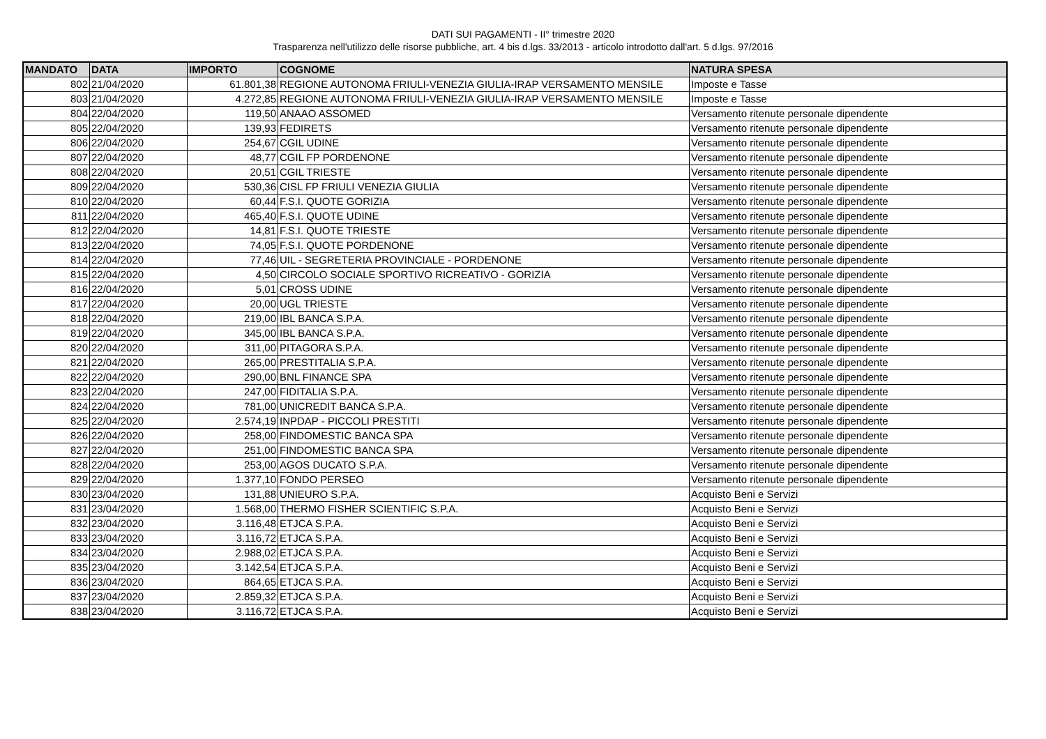DATI SUI PAGAMENTI - II° trimestre 2020
Trasparenza nell'utilizzo delle risorse pubbliche, art. 4 bis d.lgs. 33/2013 - articolo introdotto dall'art. 5 d.lgs. 97/2016
| MANDATO | DATA | IMPORTO | COGNOME | NATURA SPESA |
| --- | --- | --- | --- | --- |
| 802 | 21/04/2020 | 61.801,38 | REGIONE AUTONOMA FRIULI-VENEZIA GIULIA-IRAP VERSAMENTO MENSILE | Imposte e Tasse |
| 803 | 21/04/2020 | 4.272,85 | REGIONE AUTONOMA FRIULI-VENEZIA GIULIA-IRAP VERSAMENTO MENSILE | Imposte e Tasse |
| 804 | 22/04/2020 | 119,50 | ANAAO ASSOMED | Versamento ritenute personale dipendente |
| 805 | 22/04/2020 | 139,93 | FEDIRETS | Versamento ritenute personale dipendente |
| 806 | 22/04/2020 | 254,67 | CGIL UDINE | Versamento ritenute personale dipendente |
| 807 | 22/04/2020 | 48,77 | CGIL FP PORDENONE | Versamento ritenute personale dipendente |
| 808 | 22/04/2020 | 20,51 | CGIL TRIESTE | Versamento ritenute personale dipendente |
| 809 | 22/04/2020 | 530,36 | CISL FP FRIULI VENEZIA GIULIA | Versamento ritenute personale dipendente |
| 810 | 22/04/2020 | 60,44 | F.S.I. QUOTE GORIZIA | Versamento ritenute personale dipendente |
| 811 | 22/04/2020 | 465,40 | F.S.I. QUOTE UDINE | Versamento ritenute personale dipendente |
| 812 | 22/04/2020 | 14,81 | F.S.I. QUOTE TRIESTE | Versamento ritenute personale dipendente |
| 813 | 22/04/2020 | 74,05 | F.S.I. QUOTE PORDENONE | Versamento ritenute personale dipendente |
| 814 | 22/04/2020 | 77,46 | UIL - SEGRETERIA PROVINCIALE - PORDENONE | Versamento ritenute personale dipendente |
| 815 | 22/04/2020 | 4,50 | CIRCOLO SOCIALE SPORTIVO RICREATIVO - GORIZIA | Versamento ritenute personale dipendente |
| 816 | 22/04/2020 | 5,01 | CROSS UDINE | Versamento ritenute personale dipendente |
| 817 | 22/04/2020 | 20,00 | UGL TRIESTE | Versamento ritenute personale dipendente |
| 818 | 22/04/2020 | 219,00 | IBL BANCA S.P.A. | Versamento ritenute personale dipendente |
| 819 | 22/04/2020 | 345,00 | IBL BANCA S.P.A. | Versamento ritenute personale dipendente |
| 820 | 22/04/2020 | 311,00 | PITAGORA S.P.A. | Versamento ritenute personale dipendente |
| 821 | 22/04/2020 | 265,00 | PRESTITALIA S.P.A. | Versamento ritenute personale dipendente |
| 822 | 22/04/2020 | 290,00 | BNL FINANCE SPA | Versamento ritenute personale dipendente |
| 823 | 22/04/2020 | 247,00 | FIDITALIA S.P.A. | Versamento ritenute personale dipendente |
| 824 | 22/04/2020 | 781,00 | UNICREDIT BANCA S.P.A. | Versamento ritenute personale dipendente |
| 825 | 22/04/2020 | 2.574,19 | INPDAP - PICCOLI PRESTITI | Versamento ritenute personale dipendente |
| 826 | 22/04/2020 | 258,00 | FINDOMESTIC BANCA SPA | Versamento ritenute personale dipendente |
| 827 | 22/04/2020 | 251,00 | FINDOMESTIC BANCA SPA | Versamento ritenute personale dipendente |
| 828 | 22/04/2020 | 253,00 | AGOS DUCATO S.P.A. | Versamento ritenute personale dipendente |
| 829 | 22/04/2020 | 1.377,10 | FONDO PERSEO | Versamento ritenute personale dipendente |
| 830 | 23/04/2020 | 131,88 | UNIEURO S.P.A. | Acquisto Beni e Servizi |
| 831 | 23/04/2020 | 1.568,00 | THERMO FISHER SCIENTIFIC S.P.A. | Acquisto Beni e Servizi |
| 832 | 23/04/2020 | 3.116,48 | ETJCA S.P.A. | Acquisto Beni e Servizi |
| 833 | 23/04/2020 | 3.116,72 | ETJCA S.P.A. | Acquisto Beni e Servizi |
| 834 | 23/04/2020 | 2.988,02 | ETJCA S.P.A. | Acquisto Beni e Servizi |
| 835 | 23/04/2020 | 3.142,54 | ETJCA S.P.A. | Acquisto Beni e Servizi |
| 836 | 23/04/2020 | 864,65 | ETJCA S.P.A. | Acquisto Beni e Servizi |
| 837 | 23/04/2020 | 2.859,32 | ETJCA S.P.A. | Acquisto Beni e Servizi |
| 838 | 23/04/2020 | 3.116,72 | ETJCA S.P.A. | Acquisto Beni e Servizi |